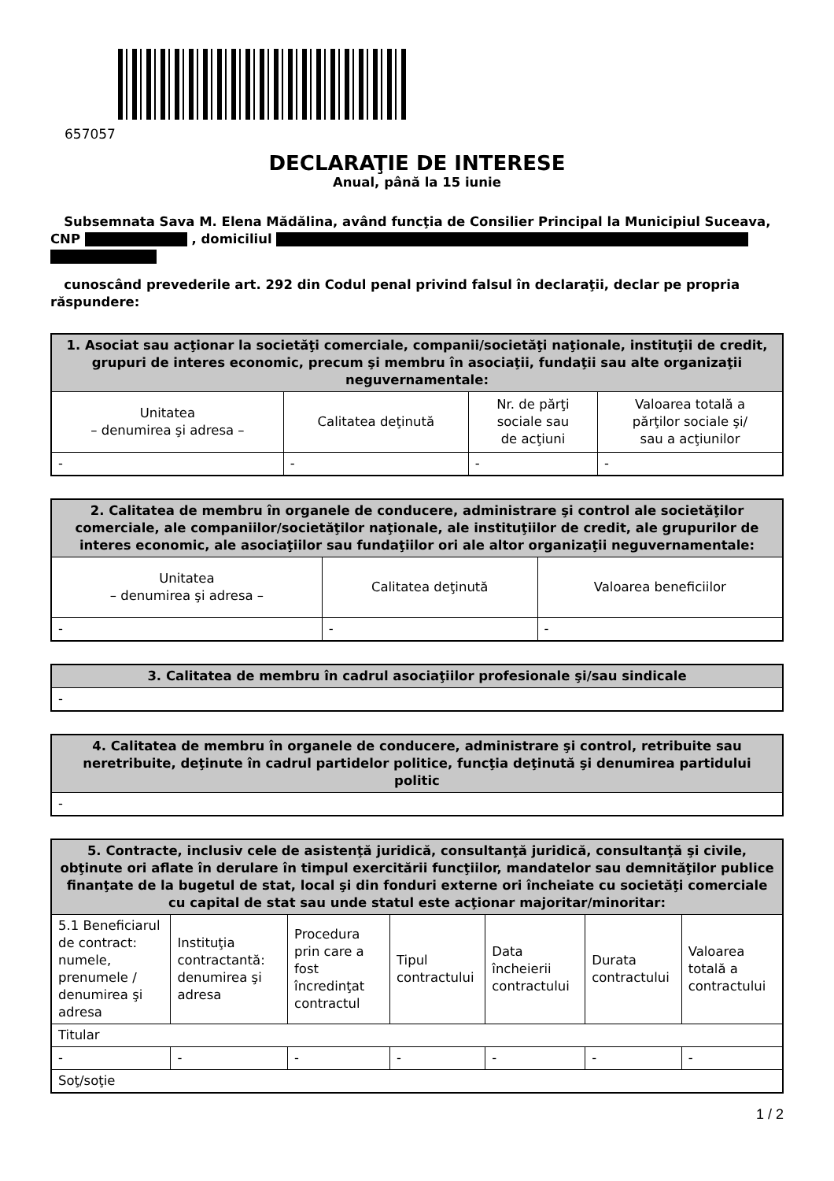657057
DECLARAŢIE DE INTERESE
Anual, până la 15 iunie
Subsemnata Sava M. Elena Mădălina, având funcţia de Consilier Principal la Municipiul Suceava, CNP , domiciliul
cunoscând prevederile art. 292 din Codul penal privind falsul în declaraţii, declar pe propria răspundere:
| 1. Asociat sau acţionar la societăţi comerciale, companii/societăţi naţionale, instituţii de credit, grupuri de interes economic, precum şi membru în asociaţii, fundaţii sau alte organizaţii neguvernamentale: | | | |
| --- | --- | --- | --- |
| Unitatea – denumirea şi adresa – | Calitatea deţinută | Nr. de părţi sociale sau de acţiuni | Valoarea totală a părţilor sociale şi/ sau a acţiunilor |
| - | - | - | - |
| 2. Calitatea de membru în organele de conducere, administrare şi control ale societăţilor comerciale, ale companiilor/societăţilor naţionale, ale instituţiilor de credit, ale grupurilor de interes economic, ale asociaţiilor sau fundaţiilor ori ale altor organizaţii neguvernamentale: | | |
| --- | --- | --- |
| Unitatea – denumirea şi adresa – | Calitatea deţinută | Valoarea beneficiilor |
| - | - | - |
| 3. Calitatea de membru în cadrul asociaţiilor profesionale şi/sau sindicale |
| --- |
| - |
| 4. Calitatea de membru în organele de conducere, administrare şi control, retribuite sau neretribuite, deţinute în cadrul partidelor politice, funcţia deţinută şi denumirea partidului politic |
| --- |
| - |
| 5. Contracte, inclusiv cele de asistenţă juridică, consultanţă juridică, consultanţă şi civile, obţinute ori aflate în derulare în timpul exercitării funcţiilor, mandatelor sau demnităţilor publice finanţate de la bugetul de stat, local şi din fonduri externe ori încheiate cu societăţi comerciale cu capital de stat sau unde statul este acţionar majoritar/minoritar: | | | | | | |
| --- | --- | --- | --- | --- | --- | --- |
| 5.1 Beneficiarul de contract: numele, prenumele / denumirea şi adresa | Instituţia contractantă: denumirea şi adresa | Procedura prin care a fost încredinţat contractul | Tipul contractului | Data încheierii contractului | Durata contractului | Valoarea totală a contractului |
| Titular | | | | | | |
| - | - | - | - | - | - | - |
| Soţ/soţie | | | | | | |
1 / 2